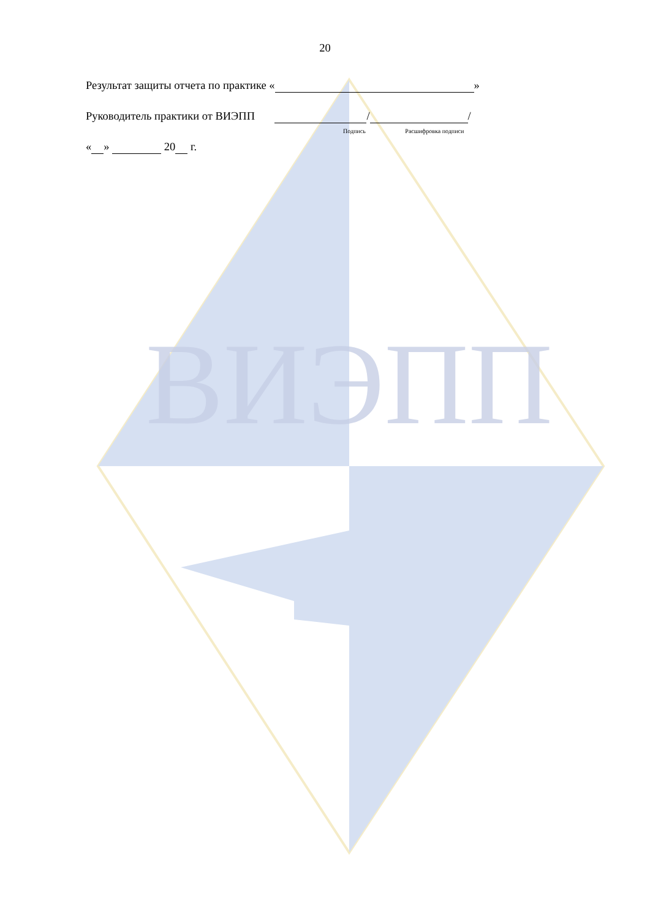ВИЭПП
20
Результат защиты отчета по практике « »
Руководитель практики от ВИЭПП / /
Подпись Расшифровка подписи
« » 20 г.